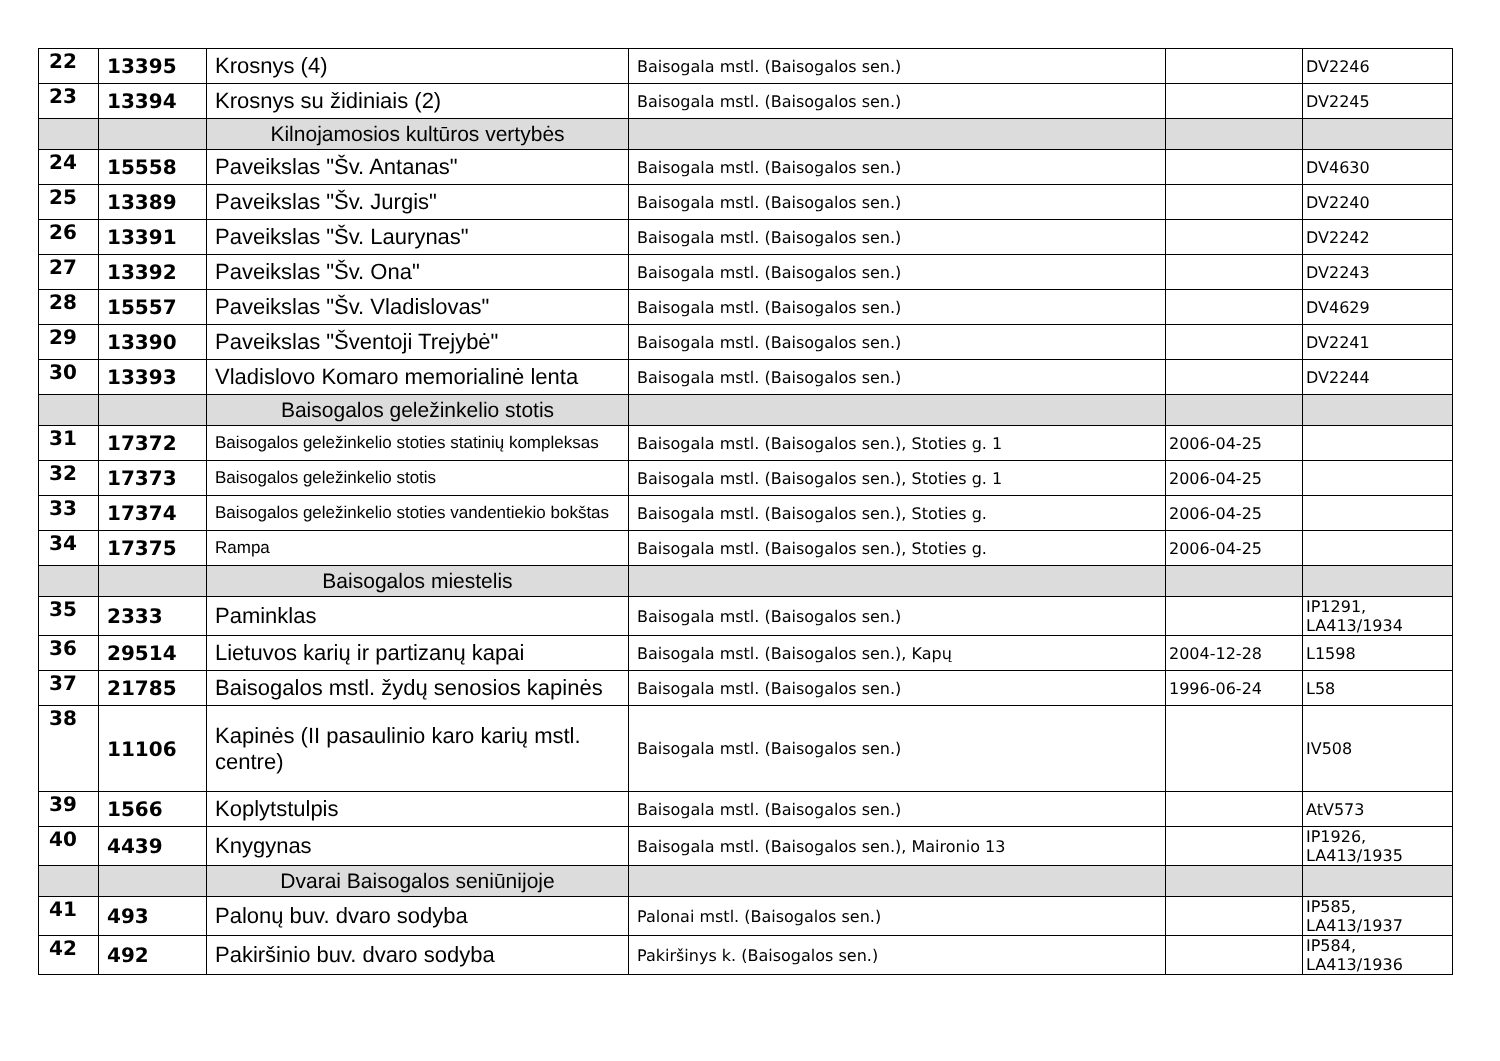| 22 | 13395 | Krosnys (4) | Baisogala mstl. (Baisogalos sen.) | | DV2246 |
| 23 | 13394 | Krosnys su židiniais (2) | Baisogala mstl. (Baisogalos sen.) | | DV2245 |
| | | Kilnojamosios kultūros vertybės | | | |
| 24 | 15558 | Paveikslas "Šv. Antanas" | Baisogala mstl. (Baisogalos sen.) | | DV4630 |
| 25 | 13389 | Paveikslas "Šv. Jurgis" | Baisogala mstl. (Baisogalos sen.) | | DV2240 |
| 26 | 13391 | Paveikslas "Šv. Laurynas" | Baisogala mstl. (Baisogalos sen.) | | DV2242 |
| 27 | 13392 | Paveikslas "Šv. Ona" | Baisogala mstl. (Baisogalos sen.) | | DV2243 |
| 28 | 15557 | Paveikslas "Šv. Vladislovas" | Baisogala mstl. (Baisogalos sen.) | | DV4629 |
| 29 | 13390 | Paveikslas "Šventoji Trejybė" | Baisogala mstl. (Baisogalos sen.) | | DV2241 |
| 30 | 13393 | Vladislovo Komaro memorialinė lenta | Baisogala mstl. (Baisogalos sen.) | | DV2244 |
| | | Baisogalos geležinkelio stotis | | | |
| 31 | 17372 | Baisogalos geležinkelio stoties statinių kompleksas | Baisogala mstl. (Baisogalos sen.), Stoties g. 1 | 2006-04-25 | |
| 32 | 17373 | Baisogalos geležinkelio stotis | Baisogala mstl. (Baisogalos sen.), Stoties g. 1 | 2006-04-25 | |
| 33 | 17374 | Baisogalos geležinkelio stoties vandentiekio bokštas | Baisogala mstl. (Baisogalos sen.), Stoties g. | 2006-04-25 | |
| 34 | 17375 | Rampa | Baisogala mstl. (Baisogalos sen.), Stoties g. | 2006-04-25 | |
| | | Baisogalos miestelis | | | |
| 35 | 2333 | Paminklas | Baisogala mstl. (Baisogalos sen.) | | IP1291, LA413/1934 |
| 36 | 29514 | Lietuvos karių ir partizanų kapai | Baisogala mstl. (Baisogalos sen.), Kapų | 2004-12-28 | L1598 |
| 37 | 21785 | Baisogalos mstl. žydų senosios kapinės | Baisogala mstl. (Baisogalos sen.) | 1996-06-24 | L58 |
| 38 | 11106 | Kapinės (II pasaulinio karo karių mstl. centre) | Baisogala mstl. (Baisogalos sen.) | | IV508 |
| 39 | 1566 | Koplytstulpis | Baisogala mstl. (Baisogalos sen.) | | AtV573 |
| 40 | 4439 | Knygynas | Baisogala mstl. (Baisogalos sen.), Maironio 13 | | IP1926, LA413/1935 |
| | | Dvarai Baisogalos seniūnijoje | | | |
| 41 | 493 | Palonų buv. dvaro sodyba | Palonai mstl. (Baisogalos sen.) | | IP585, LA413/1937 |
| 42 | 492 | Pakiršinio buv. dvaro sodyba | Pakiršinys k. (Baisogalos sen.) | | IP584, LA413/1936 |